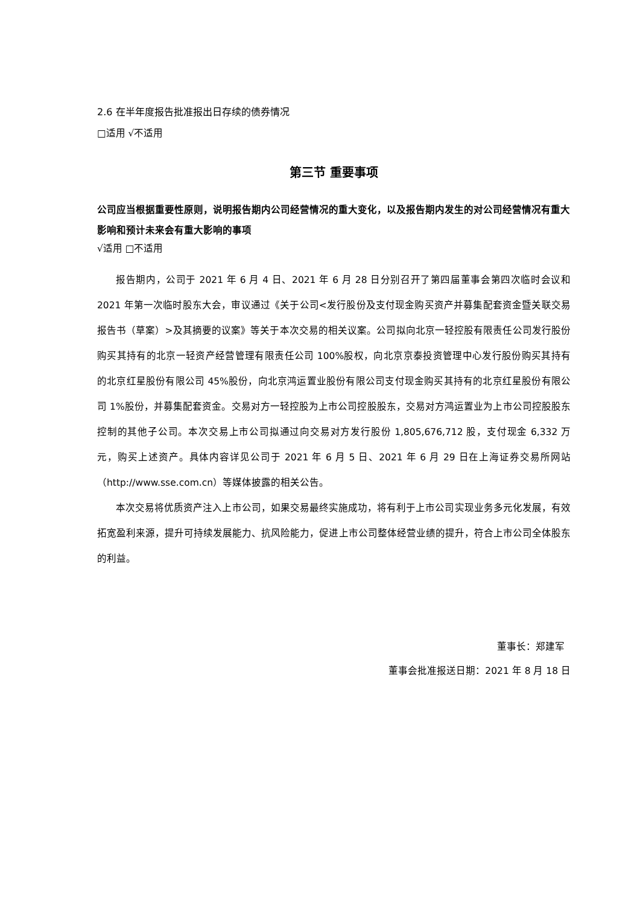2.6 在半年度报告批准报出日存续的债券情况
□适用 √不适用
第三节 重要事项
公司应当根据重要性原则，说明报告期内公司经营情况的重大变化，以及报告期内发生的对公司经营情况有重大影响和预计未来会有重大影响的事项
√适用 □不适用
报告期内，公司于 2021 年 6 月 4 日、2021 年 6 月 28 日分别召开了第四届董事会第四次临时会议和 2021 年第一次临时股东大会，审议通过《关于公司<发行股份及支付现金购买资产并募集配套资金暨关联交易报告书（草案）>及其摘要的议案》等关于本次交易的相关议案。公司拟向北京一轻控股有限责任公司发行股份购买其持有的北京一轻资产经营管理有限责任公司 100%股权，向北京京泰投资管理中心发行股份购买其持有的北京红星股份有限公司 45%股份，向北京鸿运置业股份有限公司支付现金购买其持有的北京红星股份有限公司 1%股份，并募集配套资金。交易对方一轻控股为上市公司控股股东，交易对方鸿运置业为上市公司控股股东控制的其他子公司。本次交易上市公司拟通过向交易对方发行股份 1,805,676,712 股，支付现金 6,332 万元，购买上述资产。具体内容详见公司于 2021 年 6 月 5 日、2021 年 6 月 29 日在上海证券交易所网站（http://www.sse.com.cn）等媒体披露的相关公告。
本次交易将优质资产注入上市公司，如果交易最终实施成功，将有利于上市公司实现业务多元化发展，有效拓宽盈利来源，提升可持续发展能力、抗风险能力，促进上市公司整体经营业绩的提升，符合上市公司全体股东的利益。
董事长：郑建军
董事会批准报送日期：2021 年 8 月 18 日